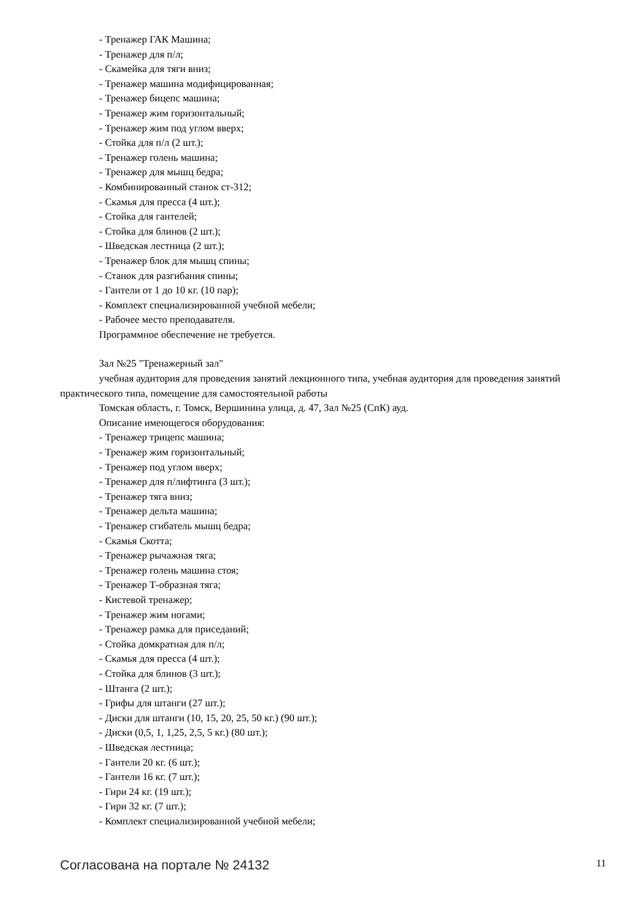- Тренажер ГАК Машина;
- Тренажер для п/л;
- Скамейка для тяги вниз;
- Тренажер машина модифицированная;
- Тренажер бицепс машина;
- Тренажер жим горизонтальный;
- Тренажер жим под углом вверх;
- Стойка для п/л (2 шт.);
- Тренажер голень машина;
- Тренажер для мышц бедра;
- Комбинированный станок ст-312;
- Скамья для пресса (4 шт.);
- Стойка для гантелей;
- Стойка для блинов (2 шт.);
- Шведская лестница (2 шт.);
- Тренажер блок для мышц спины;
- Станок для разгибания спины;
- Гантели от 1 до 10 кг. (10 пар);
- Комплект специализированной учебной мебели;
- Рабочее место преподавателя.
Программное обеспечение не требуется.
Зал №25 "Тренажерный зал"
учебная аудитория для проведения занятий лекционного типа, учебная аудитория для проведения занятий практического типа, помещение для самостоятельной работы
Томская область, г. Томск, Вершинина улица, д. 47, Зал №25 (СпК) ауд.
Описание имеющегося оборудования:
- Тренажер трицепс машина;
- Тренажер жим горизонтальный;
- Тренажер под углом вверх;
- Тренажер для п/лифтинга (3 шт.);
- Тренажер тяга вниз;
- Тренажер дельта машина;
- Тренажер сгибатель мышц бедра;
- Скамья Скотта;
- Тренажер рычажная тяга;
- Тренажер голень машина стоя;
- Тренажер Т-образная тяга;
- Кистевой тренажер;
- Тренажер жим ногами;
- Тренажер рамка для приседаний;
- Стойка домкратная для п/л;
- Скамья для пресса (4 шт.);
- Стойка для блинов (3 шт.);
- Штанга (2 шт.);
- Грифы для штанги (27 шт.);
- Диски для штанги (10, 15, 20, 25, 50 кг.) (90 шт.);
- Диски (0,5, 1, 1,25, 2,5, 5 кг.) (80 шт.);
- Шведская лестница;
- Гантели 20 кг. (6 шт.);
- Гантели 16 кг. (7 шт.);
- Гири 24 кг. (19 шт.);
- Гири 32 кг. (7 шт.);
- Комплект специализированной учебной мебели;
Согласована на портале № 24132 11